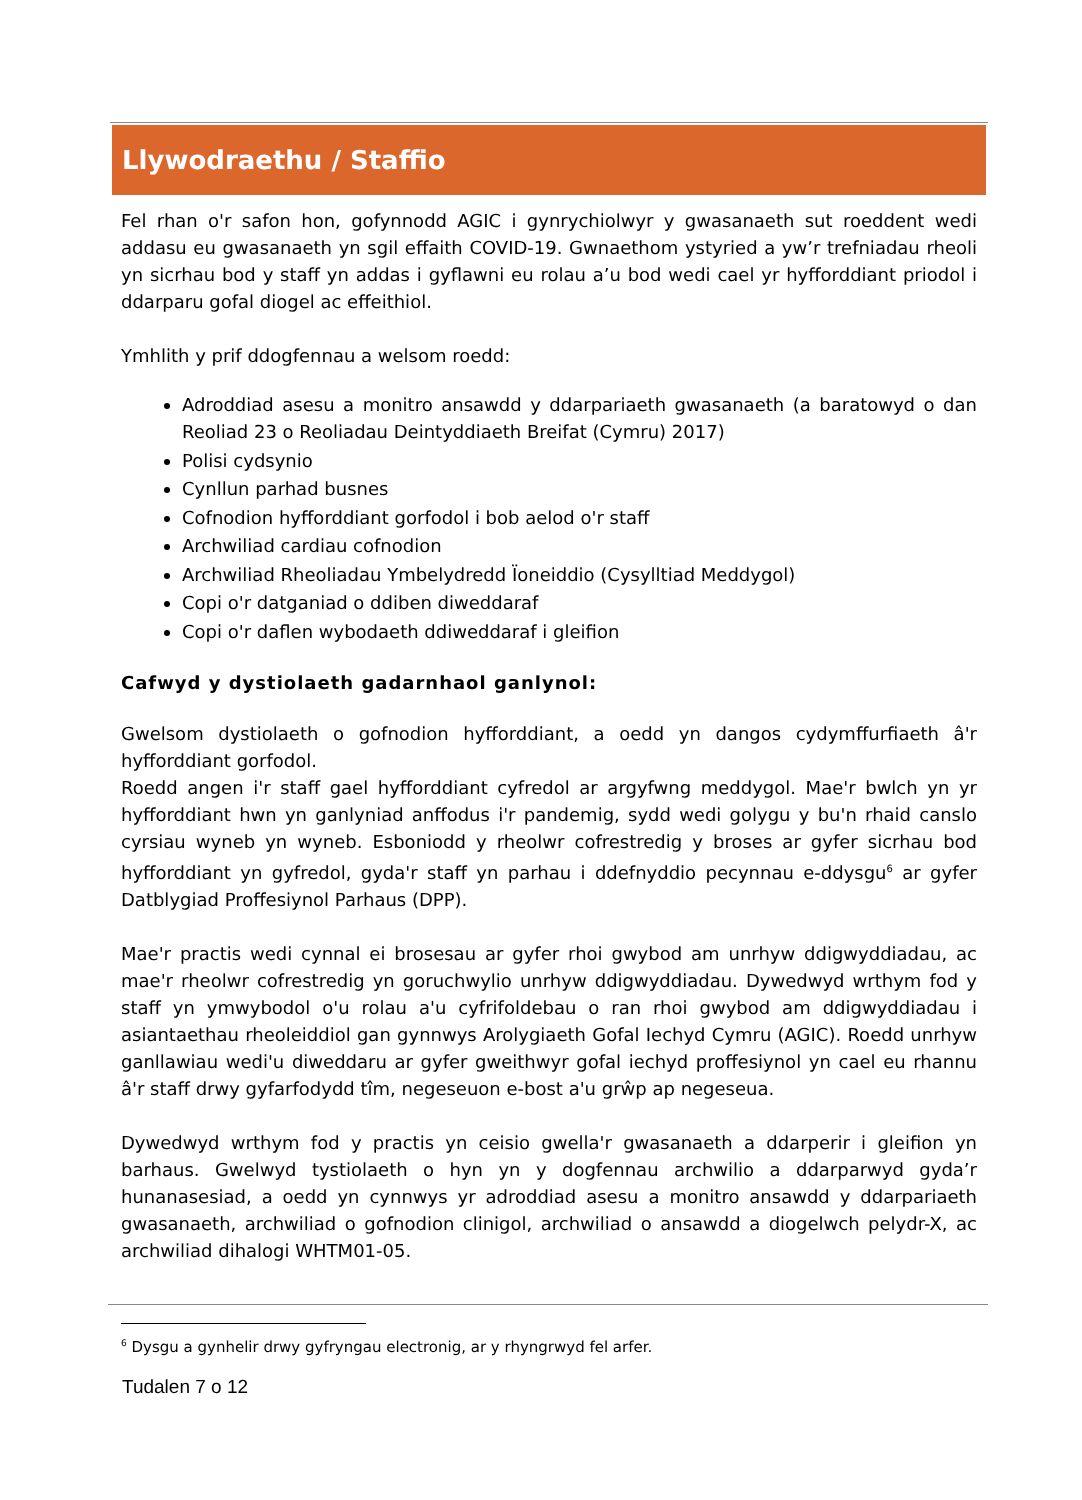Llywodraethu / Staffio
Fel rhan o'r safon hon, gofynnodd AGIC i gynrychiolwyr y gwasanaeth sut roeddent wedi addasu eu gwasanaeth yn sgil effaith COVID-19. Gwnaethom ystyried a yw’r trefniadau rheoli yn sicrhau bod y staff yn addas i gyflawni eu rolau a’u bod wedi cael yr hyfforddiant priodol i ddarparu gofal diogel ac effeithiol.
Ymhlith y prif ddogfennau a welsom roedd:
Adroddiad asesu a monitro ansawdd y ddarpariaeth gwasanaeth (a baratowyd o dan Reoliad 23 o Reoliadau Deintyddiaeth Breifat (Cymru) 2017)
Polisi cydsynio
Cynllun parhad busnes
Cofnodion hyfforddiant gorfodol i bob aelod o'r staff
Archwiliad cardiau cofnodion
Archwiliad Rheoliadau Ymbelydredd Ïoneiddio (Cysylltiad Meddygol)
Copi o'r datganiad o ddiben diweddaraf
Copi o'r daflen wybodaeth ddiweddaraf i gleifion
Cafwyd y dystiolaeth gadarnhaol ganlynol:
Gwelsom dystiolaeth o gofnodion hyfforddiant, a oedd yn dangos cydymffurfiaeth â'r hyfforddiant gorfodol.
Roedd angen i'r staff gael hyfforddiant cyfredol ar argyfwng meddygol. Mae'r bwlch yn yr hyfforddiant hwn yn ganlyniad anffodus i'r pandemig, sydd wedi golygu y bu'n rhaid canslo cyrsiau wyneb yn wyneb. Esboniodd y rheolwr cofrestredig y broses ar gyfer sicrhau bod hyfforddiant yn gyfredol, gyda'r staff yn parhau i ddefnyddio pecynnau e-ddysgu<sup>6</sup> ar gyfer Datblygiad Proffesiynol Parhaus (DPP).
Mae'r practis wedi cynnal ei brosesau ar gyfer rhoi gwybod am unrhyw ddigwyddiadau, ac mae'r rheolwr cofrestredig yn goruchwylio unrhyw ddigwyddiadau. Dywedwyd wrthym fod y staff yn ymwybodol o'u rolau a'u cyfrifoldebau o ran rhoi gwybod am ddigwyddiadau i asiantaethau rheoleiddiol gan gynnwys Arolygiaeth Gofal Iechyd Cymru (AGIC). Roedd unrhyw ganllawiau wedi'u diweddaru ar gyfer gweithwyr gofal iechyd proffesiynol yn cael eu rhannu â'r staff drwy gyfarfodydd tîm, negeseuon e-bost a'u grŵp ap negeseua.
Dywedwyd wrthym fod y practis yn ceisio gwella'r gwasanaeth a ddarperir i gleifion yn barhaus. Gwelwyd tystiolaeth o hyn yn y dogfennau archwilio a ddarparwyd gyda’r hunanasesiad, a oedd yn cynnwys yr adroddiad asesu a monitro ansawdd y ddarpariaeth gwasanaeth, archwiliad o gofnodion clinigol, archwiliad o ansawdd a diogelwch pelydr-X, ac archwiliad dihalogi WHTM01-05.
<sup>6</sup> Dysgu a gynhelir drwy gyfryngau electronig, ar y rhyngrwyd fel arfer.
Tudalen 7 o 12